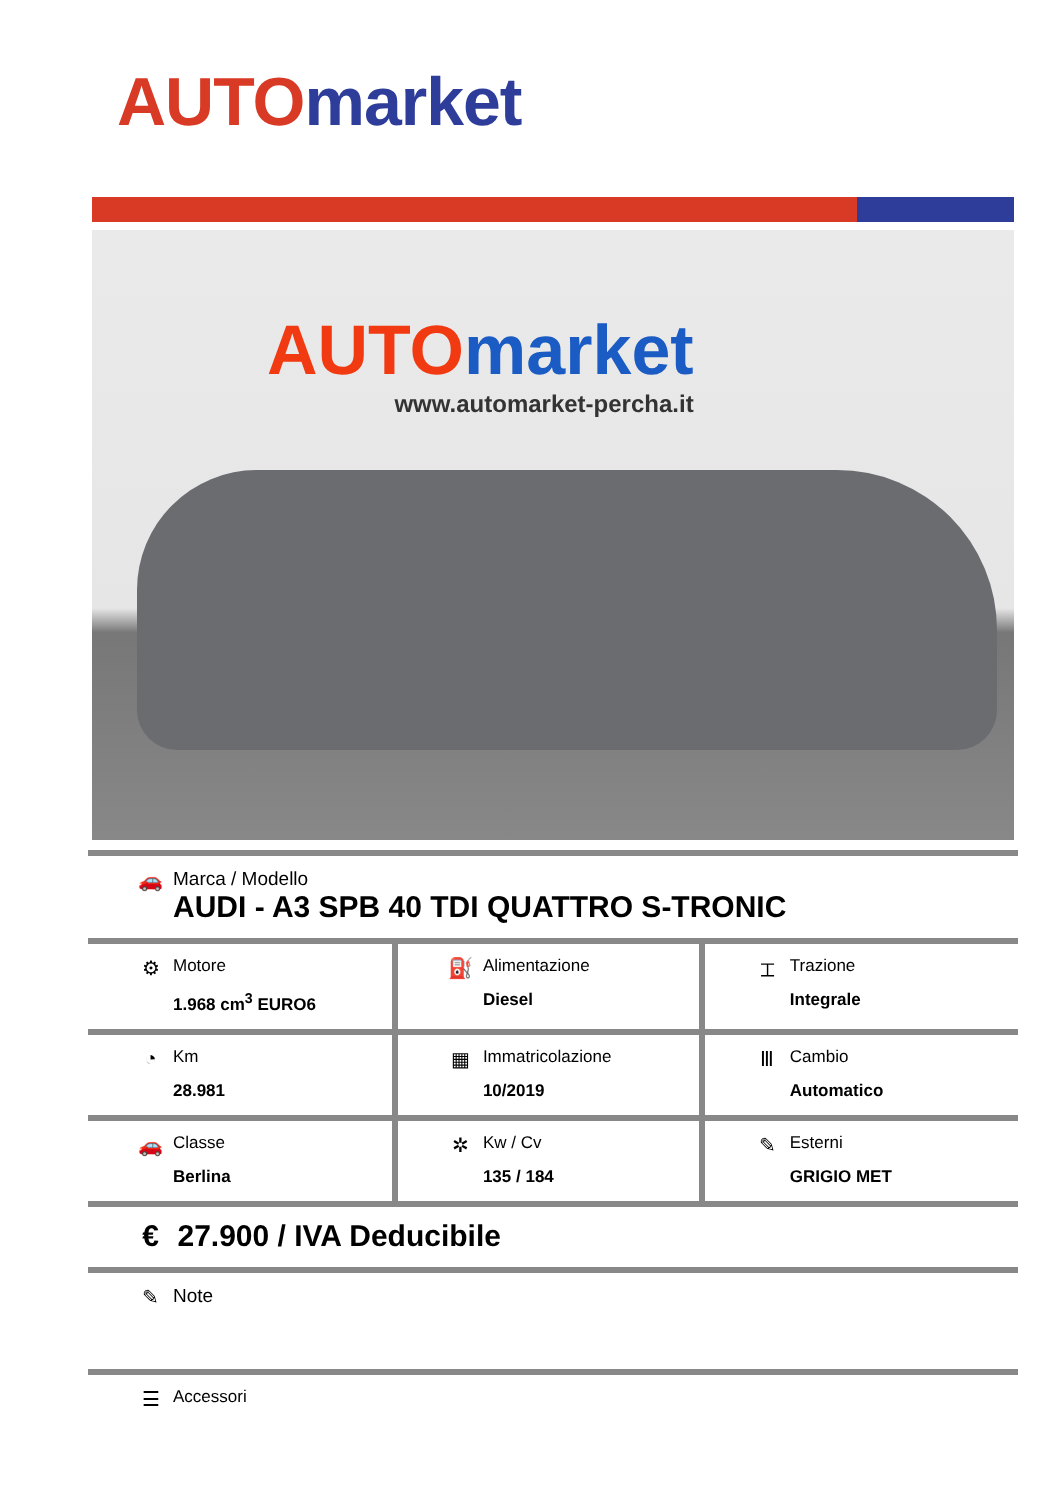AUTO market
AUTO market
www.automarket-percha.it
| 🚗 Marca / Modello AUDI - A3 SPB 40 TDI QUATTRO S-TRONIC | | |
| ⚙ Motore 1.968 cm<sup>3</sup> EURO6 | ⛽ Alimentazione Diesel | ⌶ Trazione Integrale |
| ◔ Km 28.981 | ▦ Immatricolazione 10/2019 | Ⅲ Cambio Automatico |
| 🚗 Classe Berlina | ✲ Kw / Cv 135 / 184 | ✎ Esterni GRIGIO MET |
| € 27.900 / IVA Deducibile | | |
| ✎ Note | | |
| ☰ Accessori | | |